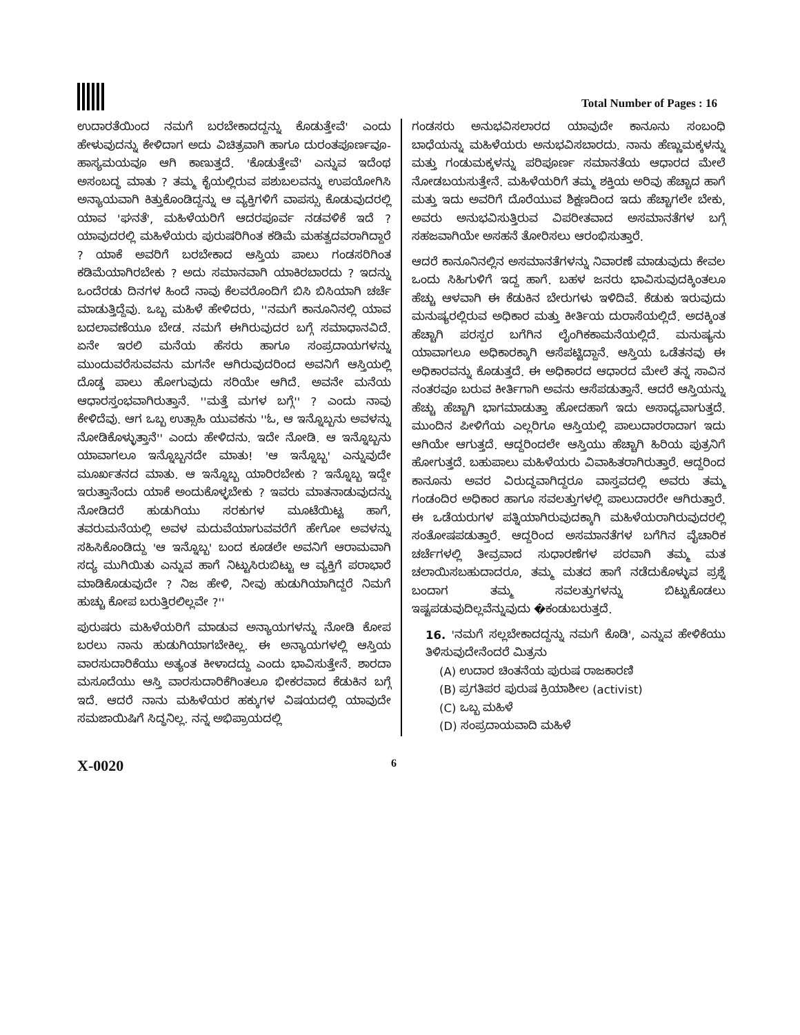Total Number of Pages : 16
ಉದಾರತೆಯಿಂದ ನಮಗೆ ಬರಬೇಕಾದದ್ದನ್ನು ಕೊಡುತ್ತೇವೆ' ಎಂದು ಹೇಳುವುದನ್ನು ಕೇಳಿದಾಗ ಅದು ವಿಚಿತ್ರವಾಗಿ ಹಾಗೂ ದುರಂತಪೂರ್ಣವೂ-ಹಾಸ್ಯಮಯವೂ ಆಗಿ ಕಾಣುತ್ತದೆ. 'ಕೊಡುತ್ತೇವೆ' ಎನ್ನುವ ಇದೆಂಥ ಅಸಂಬದ್ಧ ಮಾತು ? ತಮ್ಮ ಕೈಯಲ್ಲಿರುವ ಪಶುಬಲವನ್ನು ಉಪಯೋಗಿಸಿ ಅನ್ಯಾಯವಾಗಿ ಕಿತ್ತುಕೊಂಡಿದ್ದನ್ನು ಆ ವ್ಯಕ್ತಿಗಳಿಗೆ ವಾಪಸ್ಸು ಕೊಡುವುದರಲ್ಲಿ ಯಾವ 'ಘನತೆ', ಮಹಿಳೆಯರಿಗೆ ಆದರಪೂರ್ವ ನಡವಳಿಕೆ ಇದೆ ? ಯಾವುದರಲ್ಲಿ ಮಹಿಳೆಯರು ಪುರುಷರಿಗಿಂತ ಕಡಿಮೆ ಮಹತ್ವದವರಾಗಿದ್ದಾರೆ ? ಯಾಕೆ ಅವರಿಗೆ ಬರಬೇಕಾದ ಆಸ್ತಿಯ ಪಾಲು ಗಂಡಸರಿಗಿಂತ ಕಡಿಮೆಯಾಗಿರಬೇಕು ? ಅದು ಸಮಾನವಾಗಿ ಯಾಕಿರಬಾರದು ? ಇದನ್ನು ಒಂದೆರಡು ದಿನಗಳ ಹಿಂದೆ ನಾವು ಕೆಲವರೊಂದಿಗೆ ಬಿಸಿ ಬಿಸಿಯಾಗಿ ಚರ್ಚೆ ಮಾಡುತ್ತಿದ್ದೆವು. ಒಬ್ಬ ಮಹಿಳೆ ಹೇಳಿದರು, ''ನಮಗೆ ಕಾನೂನಿನಲ್ಲಿ ಯಾವ ಬದಲಾವಣೆಯೂ ಬೇಡ. ನಮಗೆ ಈಗಿರುವುದರ ಬಗ್ಗೆ ಸಮಾಧಾನವಿದೆ. ಏನೇ ಇರಲಿ ಮನೆಯ ಹೆಸರು ಹಾಗೂ ಸಂಪ್ರದಾಯಗಳನ್ನು ಮುಂದುವರೆಸುವವನು ಮಗನೇ ಆಗಿರುವುದರಿಂದ ಅವನಿಗೆ ಆಸ್ತಿಯಲ್ಲಿ ದೊಡ್ಡ ಪಾಲು ಹೋಗುವುದು ಸರಿಯೇ ಆಗಿದೆ. ಅವನೇ ಮನೆಯ ಆಧಾರಸ್ತಂಭವಾಗಿರುತ್ತಾನೆ. ''ಮತ್ತೆ ಮಗಳ ಬಗ್ಗೆ'' ? ಎಂದು ನಾವು ಕೇಳಿದೆವು. ಆಗ ಒಬ್ಬ ಉತ್ಸಾಹಿ ಯುವಕನು ''ಓ, ಆ ಇನ್ನೊಬ್ಬನು ಅವಳನ್ನು ನೋಡಿಕೊಳ್ಳುತ್ತಾನೆ'' ಎಂದು ಹೇಳಿದನು. ಇದೇ ನೋಡಿ. ಆ ಇನ್ನೊಬ್ಬನು ಯಾವಾಗಲೂ ಇನ್ನೊಬ್ಬನದೇ ಮಾತು! 'ಆ ಇನ್ನೊಬ್ಬ' ಎನ್ನುವುದೇ ಮೂರ್ಖತನದ ಮಾತು. ಆ ಇನ್ನೊಬ್ಬ ಯಾರಿರಬೇಕು ? ಇನ್ನೊಬ್ಬ ಇದ್ದೇ ಇರುತ್ತಾನೆಂದು ಯಾಕೆ ಅಂದುಕೊಳ್ಳಬೇಕು ? ಇವರು ಮಾತನಾಡುವುದನ್ನು ನೋಡಿದರೆ ಹುಡುಗಿಯು ಸರಕುಗಳ ಮೂಟೆಯಿಟ್ಟ ಹಾಗೆ, ತವರುಮನೆಯಲ್ಲಿ ಅವಳ ಮದುವೆಯಾಗುವವರೆಗೆ ಹೇಗೋ ಅವಳನ್ನು ಸಹಿಸಿಕೊಂಡಿದ್ದು 'ಆ ಇನ್ನೊಬ್ಬ' ಬಂದ ಕೂಡಲೇ ಅವನಿಗೆ ಆರಾಮವಾಗಿ ಸದ್ಯ ಮುಗಿಯಿತು ಎನ್ನುವ ಹಾಗೆ ನಿಟ್ಟುಸಿರುಬಿಟ್ಟು ಆ ವ್ಯಕ್ತಿಗೆ ಪರಾಭಾರೆ ಮಾಡಿಕೊಡುವುದೇ ? ನಿಜ ಹೇಳಿ, ನೀವು ಹುಡುಗಿಯಾಗಿದ್ದರೆ ನಿಮಗೆ ಹುಚ್ಚು ಕೋಪ ಬರುತ್ತಿರಲಿಲ್ಲವೇ ?''
ಪುರುಷರು ಮಹಿಳೆಯರಿಗೆ ಮಾಡುವ ಅನ್ಯಾಯಗಳನ್ನು ನೋಡಿ ಕೋಪ ಬರಲು ನಾನು ಹುಡುಗಿಯಾಗಬೇಕಿಲ್ಲ. ಈ ಅನ್ಯಾಯಗಳಲ್ಲಿ ಆಸ್ತಿಯ ವಾರಸುದಾರಿಕೆಯು ಅತ್ಯಂತ ಕೀಳಾದದ್ದು ಎಂದು ಭಾವಿಸುತ್ತೇನೆ. ಶಾರದಾ ಮಸೂದೆಯು ಆಸ್ತಿ ವಾರಸುದಾರಿಕೆಗಿಂತಲೂ ಭೀಕರವಾದ ಕೆಡುಕಿನ ಬಗ್ಗೆ ಇದೆ. ಆದರೆ ನಾನು ಮಹಿಳೆಯರ ಹಕ್ಕುಗಳ ವಿಷಯದಲ್ಲಿ ಯಾವುದೇ ಸಮಜಾಯಿಷಿಗೆ ಸಿದ್ಧನಿಲ್ಲ. ನನ್ನ ಅಭಿಪ್ರಾಯದಲ್ಲಿ
ಗಂಡಸರು ಅನುಭವಿಸಲಾರದ ಯಾವುದೇ ಕಾನೂನು ಸಂಬಂಧಿ ಬಾಧೆಯನ್ನು ಮಹಿಳೆಯರು ಅನುಭವಿಸಬಾರದು. ನಾನು ಹೆಣ್ಣುಮಕ್ಕಳನ್ನು ಮತ್ತು ಗಂಡುಮಕ್ಕಳನ್ನು ಪರಿಪೂರ್ಣ ಸಮಾನತೆಯ ಆಧಾರದ ಮೇಲೆ ನೋಡಬಯಸುತ್ತೇನೆ. ಮಹಿಳೆಯರಿಗೆ ತಮ್ಮ ಶಕ್ತಿಯ ಅರಿವು ಹೆಚ್ಚಾದ ಹಾಗೆ ಮತ್ತು ಇದು ಅವರಿಗೆ ದೊರೆಯುವ ಶಿಕ್ಷಣದಿಂದ ಇದು ಹೆಚ್ಚಾಗಲೇ ಬೇಕು, ಅವರು ಅನುಭವಿಸುತ್ತಿರುವ ವಿಪರೀತವಾದ ಅಸಮಾನತೆಗಳ ಬಗ್ಗೆ ಸಹಜವಾಗಿಯೇ ಅಸಹನೆ ತೋರಿಸಲು ಆರಂಭಿಸುತ್ತಾರೆ.
ಆದರೆ ಕಾನೂನಿನಲ್ಲಿನ ಅಸಮಾನತೆಗಳನ್ನು ನಿವಾರಣೆ ಮಾಡುವುದು ಕೇವಲ ಒಂದು ಸಿಹಿಗುಳಿಗೆ ಇದ್ದ ಹಾಗೆ. ಬಹಳ ಜನರು ಭಾವಿಸುವುದಕ್ಕಿಂತಲೂ ಹೆಚ್ಚು ಆಳವಾಗಿ ಈ ಕೆಡುಕಿನ ಬೇರುಗಳು ಇಳಿದಿವೆ. ಕೆಡುಕು ಇರುವುದು ಮನುಷ್ಯರಲ್ಲಿರುವ ಅಧಿಕಾರ ಮತ್ತು ಕೀರ್ತಿಯ ದುರಾಸೆಯಲ್ಲಿದೆ. ಅದಕ್ಕಿಂತ ಹೆಚ್ಚಾಗಿ ಪರಸ್ಪರ ಬಗೆಗಿನ ಲೈಂಗಿಕಕಾಮನೆಯಲ್ಲಿದೆ. ಮನುಷ್ಯನು ಯಾವಾಗಲೂ ಅಧಿಕಾರಕ್ಕಾಗಿ ಆಸೆಪಟ್ಟಿದ್ದಾನೆ. ಆಸ್ತಿಯ ಒಡೆತನವು ಈ ಅಧಿಕಾರವನ್ನು ಕೊಡುತ್ತದೆ. ಈ ಅಧಿಕಾರದ ಆಧಾರದ ಮೇಲೆ ತನ್ನ ಸಾವಿನ ನಂತರವೂ ಬರುವ ಕೀರ್ತಿಗಾಗಿ ಅವನು ಆಸೆಪಡುತ್ತಾನೆ. ಆದರೆ ಆಸ್ತಿಯನ್ನು ಹೆಚ್ಚು ಹೆಚ್ಚಾಗಿ ಭಾಗಮಾಡುತ್ತಾ ಹೋದಹಾಗೆ ಇದು ಅಸಾಧ್ಯವಾಗುತ್ತದೆ. ಮುಂದಿನ ಪೀಳಿಗೆಯ ಎಲ್ಲರಿಗೂ ಆಸ್ತಿಯಲ್ಲಿ ಪಾಲುದಾರರಾದಾಗ ಇದು ಆಗಿಯೇ ಆಗುತ್ತದೆ. ಆದ್ದರಿಂದಲೇ ಆಸ್ತಿಯು ಹೆಚ್ಚಾಗಿ ಹಿರಿಯ ಪುತ್ರನಿಗೆ ಹೋಗುತ್ತದೆ. ಬಹುಪಾಲು ಮಹಿಳೆಯರು ವಿವಾಹಿತರಾಗಿರುತ್ತಾರೆ. ಆದ್ದರಿಂದ ಕಾನೂನು ಅವರ ವಿರುದ್ಧವಾಗಿದ್ದರೂ ವಾಸ್ತವದಲ್ಲಿ ಅವರು ತಮ್ಮ ಗಂಡಂದಿರ ಅಧಿಕಾರ ಹಾಗೂ ಸವಲತ್ತುಗಳಲ್ಲಿ ಪಾಲುದಾರರೇ ಆಗಿರುತ್ತಾರೆ. ಈ ಒಡೆಯರುಗಳ ಪತ್ನಿಯಾಗಿರುವುದಕ್ಕಾಗಿ ಮಹಿಳೆಯರಾಗಿರುವುದರಲ್ಲಿ ಸಂತೋಷಪಡುತ್ತಾರೆ. ಆದ್ದರಿಂದ ಅಸಮಾನತೆಗಳ ಬಗೆಗಿನ ವೈಚಾರಿಕ ಚರ್ಚೆಗಳಲ್ಲಿ ತೀವ್ರವಾದ ಸುಧಾರಣೆಗಳ ಪರವಾಗಿ ತಮ್ಮ ಮತ ಚಲಾಯಿಸಬಹುದಾದರೂ, ತಮ್ಮ ಮತದ ಹಾಗೆ ನಡೆದುಕೊಳ್ಳುವ ಪ್ರಶ್ನೆ ಬಂದಾಗ ತಮ್ಮ ಸವಲತ್ತುಗಳನ್ನು ಬಿಟ್ಟುಕೊಡಲು ಇಷ್ಟಪಡುವುದಿಲ್ಲವೆನ್ನುವುದು �ಕಂಡುಬರುತ್ತದೆ.
16. 'ನಮಗೆ ಸಲ್ಲಬೇಕಾದದ್ದನ್ನು ನಮಗೆ ಕೊಡಿ', ಎನ್ನುವ ಹೇಳಿಕೆಯು ತಿಳಿಸುವುದೇನೆಂದರೆ ಮಿತ್ರನು
(A) ಉದಾರ ಚಿಂತನೆಯ ಪುರುಷ ರಾಜಕಾರಣಿ
(B) ಪ್ರಗತಿಪರ ಪುರುಷ ಕ್ರಿಯಾಶೀಲ (activist)
(C) ಒಬ್ಬ ಮಹಿಳೆ
(D) ಸಂಪ್ರದಾಯವಾದಿ ಮಹಿಳೆ
X-0020 6